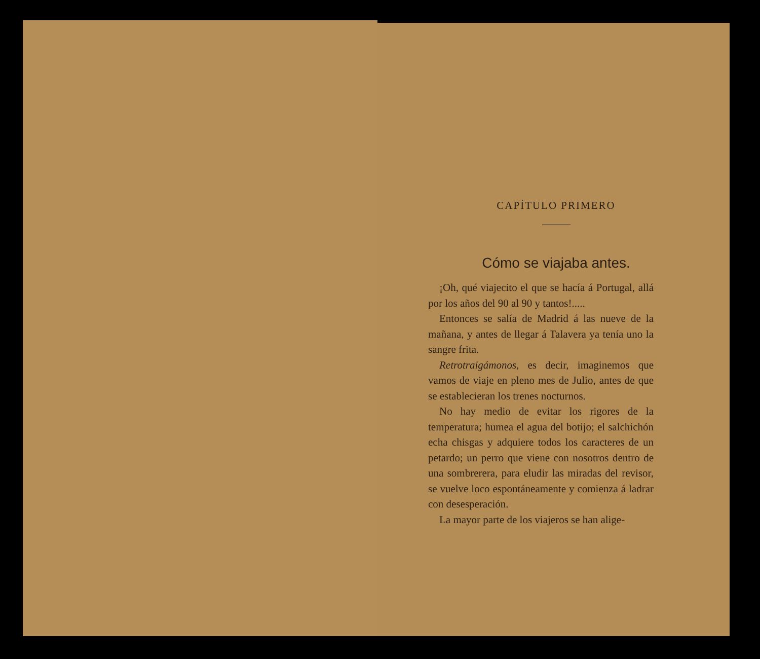CAPÍTULO PRIMERO
Cómo se viajaba antes.
¡Oh, qué viajecito el que se hacía á Portugal, allá por los años del 90 al 90 y tantos!.....
Entonces se salía de Madrid á las nueve de la mañana, y antes de llegar á Talavera ya tenía uno la sangre frita.
Retrotraigámonos, es decir, imaginemos que vamos de viaje en pleno mes de Julio, antes de que se establecieran los trenes nocturnos.
No hay medio de evitar los rigores de la temperatura; humea el agua del botijo; el salchichón echa chisgas y adquiere todos los caracteres de un petardo; un perro que viene con nosotros dentro de una sombrerera, para eludir las miradas del revisor, se vuelve loco espontáneamente y comienza á ladrar con desesperación.
La mayor parte de los viajeros se han alige-